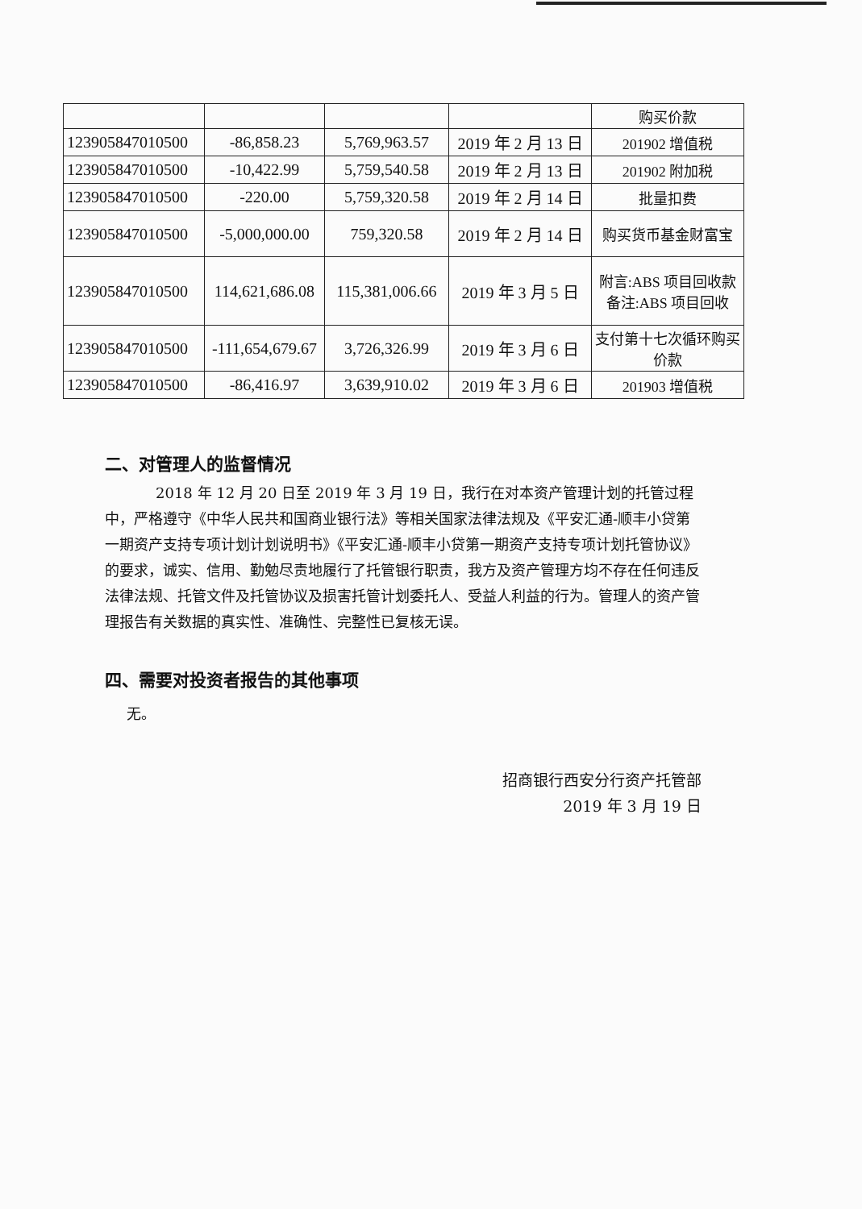| | | | | 购买价款 |
| 123905847010500 | -86,858.23 | 5,769,963.57 | 2019 年 2 月 13 日 | 201902 增值税 |
| 123905847010500 | -10,422.99 | 5,759,540.58 | 2019 年 2 月 13 日 | 201902 附加税 |
| 123905847010500 | -220.00 | 5,759,320.58 | 2019 年 2 月 14 日 | 批量扣费 |
| 123905847010500 | -5,000,000.00 | 759,320.58 | 2019 年 2 月 14 日 | 购买货币基金财富宝 |
| 123905847010500 | 114,621,686.08 | 115,381,006.66 | 2019 年 3 月 5 日 | 附言:ABS 项目回收款备注:ABS 项目回收 |
| 123905847010500 | -111,654,679.67 | 3,726,326.99 | 2019 年 3 月 6 日 | 支付第十七次循环购买价款 |
| 123905847010500 | -86,416.97 | 3,639,910.02 | 2019 年 3 月 6 日 | 201903 增值税 |
二、对管理人的监督情况
2018 年 12 月 20 日至 2019 年 3 月 19 日，我行在对本资产管理计划的托管过程中，严格遵守《中华人民共和国商业银行法》等相关国家法律法规及《平安汇通-顺丰小贷第一期资产支持专项计划计划说明书》《平安汇通-顺丰小贷第一期资产支持专项计划托管协议》的要求，诚实、信用、勤勉尽责地履行了托管银行职责，我方及资产管理方均不存在任何违反法律法规、托管文件及托管协议及损害托管计划委托人、受益人利益的行为。管理人的资产管理报告有关数据的真实性、准确性、完整性已复核无误。
四、需要对投资者报告的其他事项
无。
招商银行西安分行资产托管部
2019 年 3 月 19 日